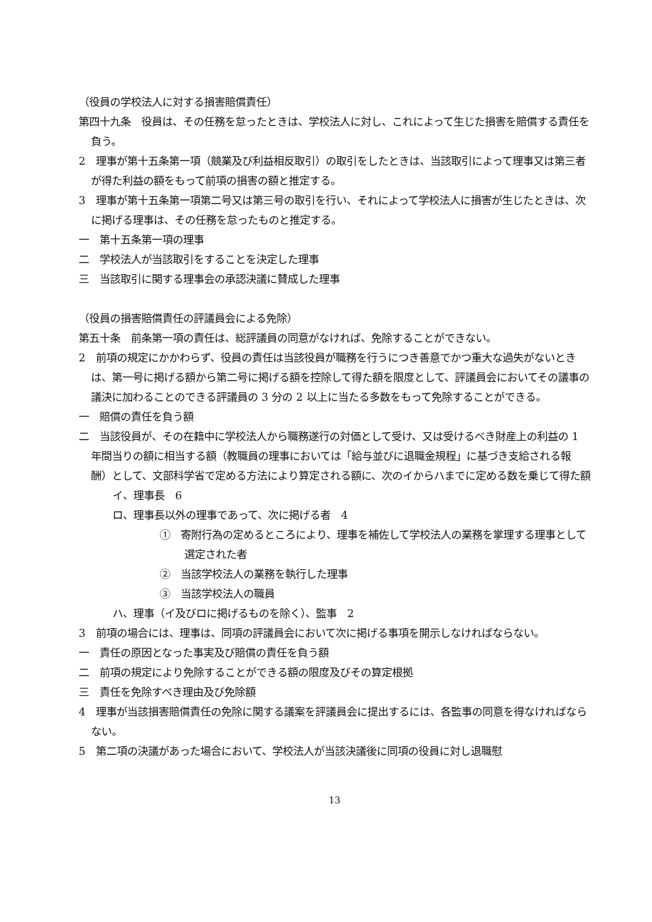（役員の学校法人に対する損害賠償責任）
第四十九条　役員は、その任務を怠ったときは、学校法人に対し、これによって生じた損害を賠償する責任を負う。
2　理事が第十五条第一項（競業及び利益相反取引）の取引をしたときは、当該取引によって理事又は第三者が得た利益の額をもって前項の損害の額と推定する。
3　理事が第十五条第一項第二号又は第三号の取引を行い、それによって学校法人に損害が生じたときは、次に掲げる理事は、その任務を怠ったものと推定する。
一　第十五条第一項の理事
二　学校法人が当該取引をすることを決定した理事
三　当該取引に関する理事会の承認決議に賛成した理事
（役員の損害賠償責任の評議員会による免除）
第五十条　前条第一項の責任は、総評議員の同意がなければ、免除することができない。
2　前項の規定にかかわらず、役員の責任は当該役員が職務を行うにつき善意でかつ重大な過失がないときは、第一号に掲げる額から第二号に掲げる額を控除して得た額を限度として、評議員会においてその議事の議決に加わることのできる評議員の 3 分の 2 以上に当たる多数をもって免除することができる。
一　賠償の責任を負う額
二　当該役員が、その在籍中に学校法人から職務遂行の対価として受け、又は受けるべき財産上の利益の 1 年間当りの額に相当する額（教職員の理事においては「給与並びに退職金規程」に基づき支給される報酬）として、文部科学省で定める方法により算定される額に、次のイからハまでに定める数を乗じて得た額
イ、理事長　6
ロ、理事長以外の理事であって、次に掲げる者　4
①　寄附行為の定めるところにより、理事を補佐して学校法人の業務を掌理する理事として選定された者
②　当該学校法人の業務を執行した理事
③　当該学校法人の職員
ハ、理事（イ及びロに掲げるものを除く）、監事　2
3　前項の場合には、理事は、同項の評議員会において次に掲げる事項を開示しなければならない。
一　責任の原因となった事実及び賠償の責任を負う額
二　前項の規定により免除することができる額の限度及びその算定根拠
三　責任を免除すべき理由及び免除額
4　理事が当該損害賠償責任の免除に関する議案を評議員会に提出するには、各監事の同意を得なければならない。
5　第二項の決議があった場合において、学校法人が当該決議後に同項の役員に対し退職慰
13